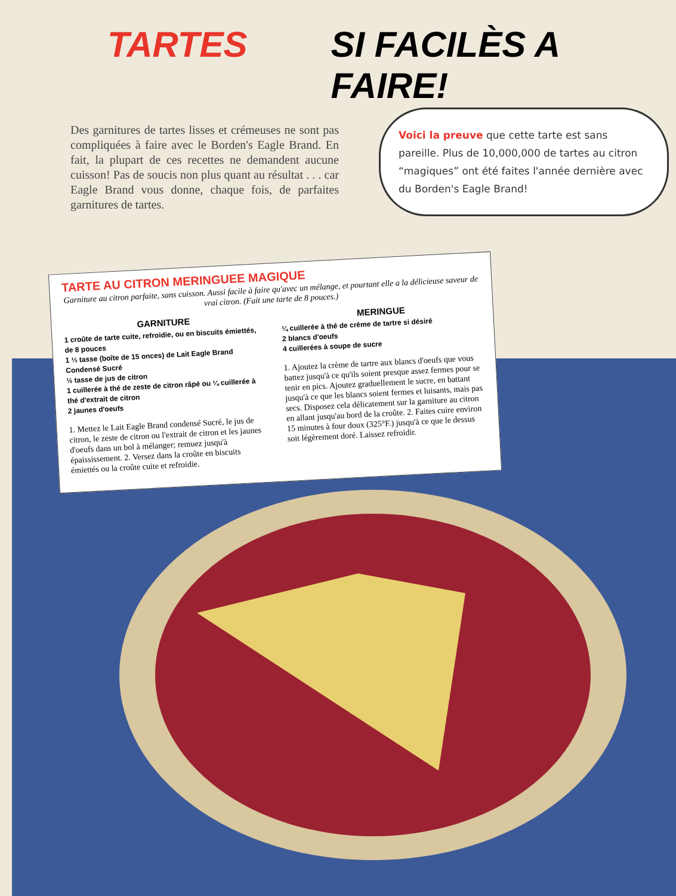TARTES SI FACILÈS A FAIRE!
Des garnitures de tartes lisses et crémeuses ne sont pas compliquées à faire avec le Borden's Eagle Brand. En fait, la plupart de ces recettes ne demandent aucune cuisson! Pas de soucis non plus quant au résultat . . . car Eagle Brand vous donne, chaque fois, de parfaites garnitures de tartes.
Voici la preuve que cette tarte est sans pareille. Plus de 10,000,000 de tartes au citron “magiques” ont été faites l'année dernière avec du Borden's Eagle Brand!
TARTE AU CITRON MERINGUEE MAGIQUE
Garniture au citron parfaite, sans cuisson. Aussi facile à faire qu'avec un mélange, et pourtant elle a la délicieuse saveur de vrai citron. (Fait une tarte de 8 pouces.)
GARNITURE
1 croûte de tarte cuite, refroidie, ou en biscuits émiettés, de 8 pouces
1 ⅓ tasse (boîte de 15 onces) de Lait Eagle Brand Condensé Sucré
½ tasse de jus de citron
1 cuillerée à thé de zeste de citron râpé ou ¼ cuillerée à thé d'extrait de citron
2 jaunes d'oeufs
1. Mettez le Lait Eagle Brand condensé Sucré, le jus de citron, le zeste de citron ou l'extrait de citron et les jaunes d'oeufs dans un bol à mélanger; remuez jusqu'à épaississement. 2. Versez dans la croûte en biscuits émiettés ou la croûte cuite et refroidie.
MERINGUE
¼ cuillerée à thé de crème de tartre si désiré
2 blancs d'oeufs
4 cuillerées à soupe de sucre
1. Ajoutez la crème de tartre aux blancs d'oeufs que vous battez jusqu'à ce qu'ils soient presque assez fermes pour se tenir en pics. Ajoutez graduellement le sucre, en battant jusqu'à ce que les blancs soient fermes et luisants, mais pas secs. Disposez cela délicatement sur la garniture au citron en allant jusqu'au bord de la croûte. 2. Faites cuire environ 15 minutes à four doux (325°F.) jusqu'à ce que le dessus soit légèrement doré. Laissez refroidir.